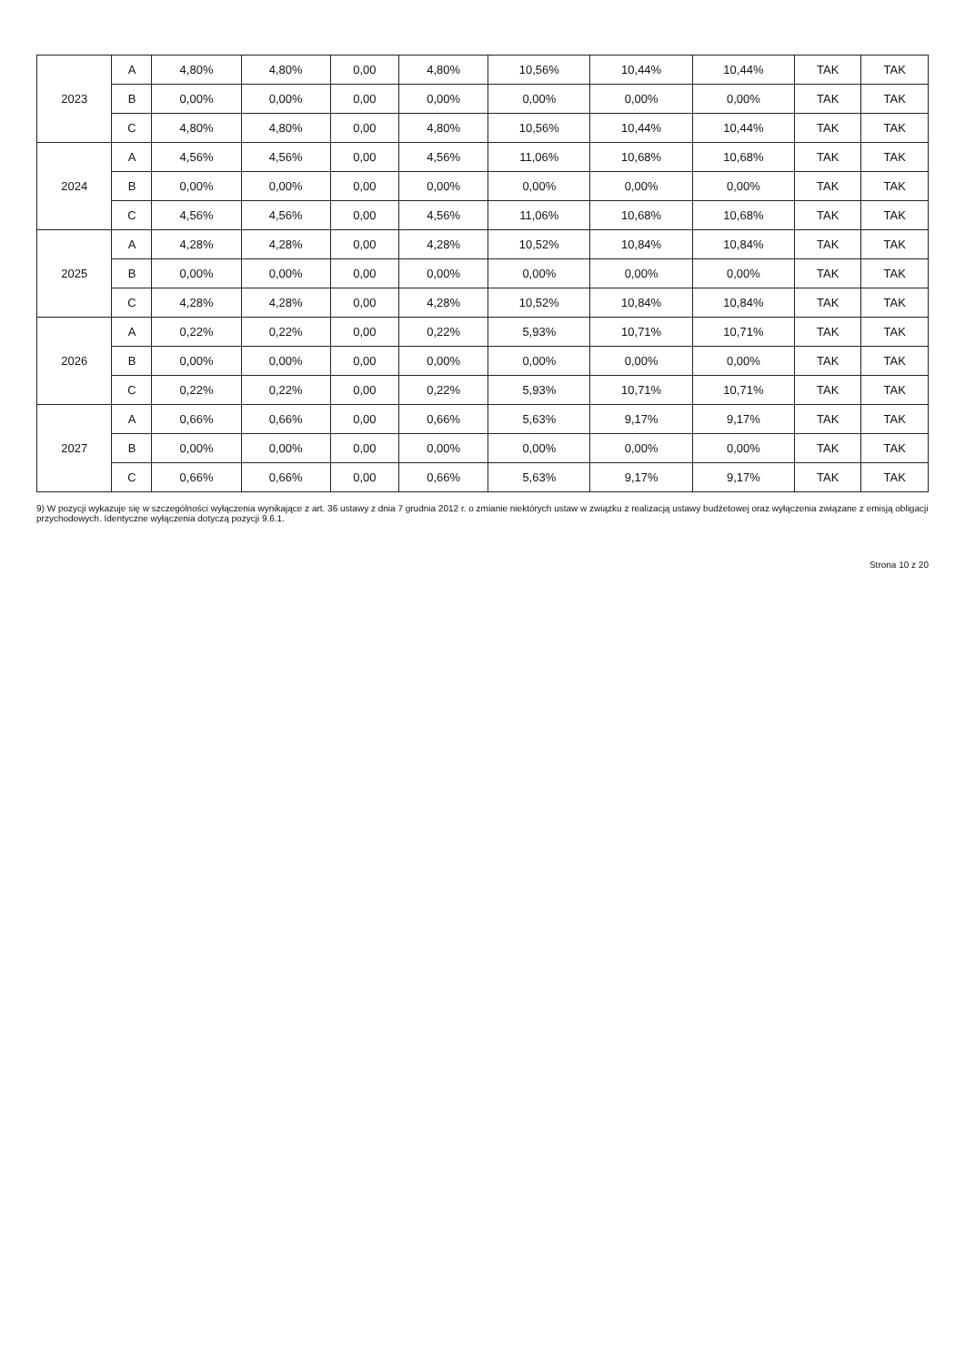| 2023 | A | 4,80% | 4,80% | 0,00 | 4,80% | 10,56% | 10,44% | 10,44% | TAK | TAK |
| | B | 0,00% | 0,00% | 0,00 | 0,00% | 0,00% | 0,00% | 0,00% | TAK | TAK |
| | C | 4,80% | 4,80% | 0,00 | 4,80% | 10,56% | 10,44% | 10,44% | TAK | TAK |
| 2024 | A | 4,56% | 4,56% | 0,00 | 4,56% | 11,06% | 10,68% | 10,68% | TAK | TAK |
| | B | 0,00% | 0,00% | 0,00 | 0,00% | 0,00% | 0,00% | 0,00% | TAK | TAK |
| | C | 4,56% | 4,56% | 0,00 | 4,56% | 11,06% | 10,68% | 10,68% | TAK | TAK |
| 2025 | A | 4,28% | 4,28% | 0,00 | 4,28% | 10,52% | 10,84% | 10,84% | TAK | TAK |
| | B | 0,00% | 0,00% | 0,00 | 0,00% | 0,00% | 0,00% | 0,00% | TAK | TAK |
| | C | 4,28% | 4,28% | 0,00 | 4,28% | 10,52% | 10,84% | 10,84% | TAK | TAK |
| 2026 | A | 0,22% | 0,22% | 0,00 | 0,22% | 5,93% | 10,71% | 10,71% | TAK | TAK |
| | B | 0,00% | 0,00% | 0,00 | 0,00% | 0,00% | 0,00% | 0,00% | TAK | TAK |
| | C | 0,22% | 0,22% | 0,00 | 0,22% | 5,93% | 10,71% | 10,71% | TAK | TAK |
| 2027 | A | 0,66% | 0,66% | 0,00 | 0,66% | 5,63% | 9,17% | 9,17% | TAK | TAK |
| | B | 0,00% | 0,00% | 0,00 | 0,00% | 0,00% | 0,00% | 0,00% | TAK | TAK |
| | C | 0,66% | 0,66% | 0,00 | 0,66% | 5,63% | 9,17% | 9,17% | TAK | TAK |
9) W pozycji wykazuje się w szczególności wyłączenia wynikające z art. 36 ustawy z dnia 7 grudnia 2012 r. o zmianie niektórych ustaw w związku z realizacją ustawy budżetowej oraz wyłączenia związane z emisją obligacji przychodowych. Identyczne wyłączenia dotyczą pozycji 9.6.1.
Strona 10 z 20